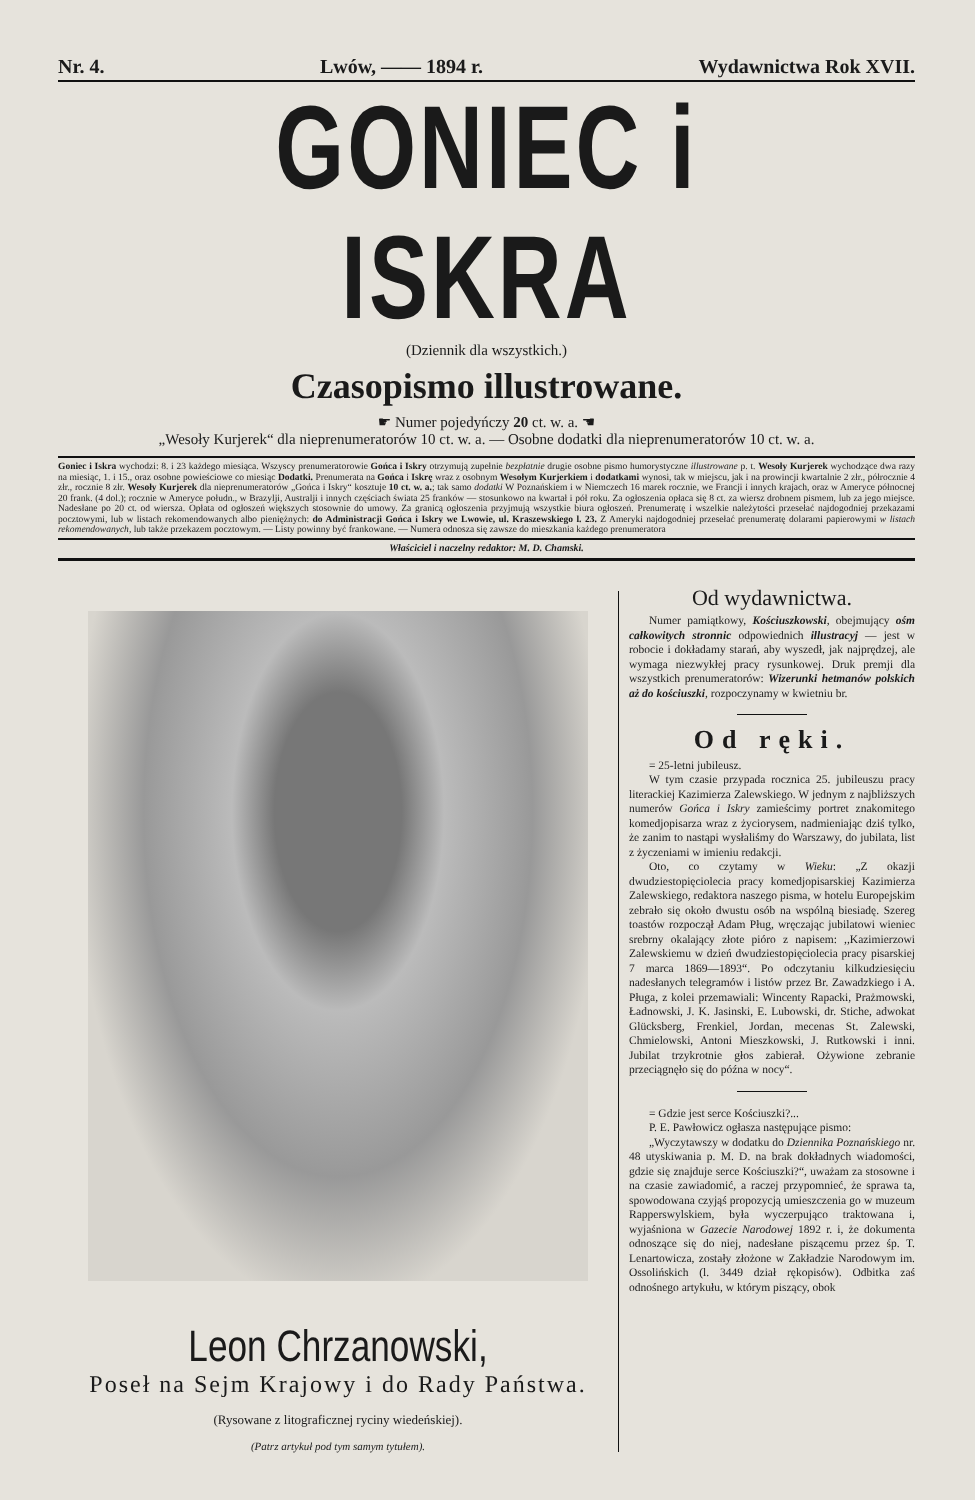Nr. 4. Lwów, —— 1894 r. Wydawnictwa Rok XVII.
GONIEC i ISKRA
(Dziennik dla wszystkich.)
Czasopismo illustrowane.
☛ Numer pojedyńczy 20 ct. w. a. ☚
„Wesoły Kurjerek“ dla nieprenumeratorów 10 ct. w. a. — Osobne dodatki dla nieprenumeratorów 10 ct. w. a.
Goniec i Iskra wychodzi: 8. i 23 każdego miesiąca. Wszyscy prenumeratorowie Gońca i Iskry otrzymują zupełnie bezpłatnie drugie osobne pismo humorystyczne illustrowane p. t. Wesoły Kurjerek wychodzące dwa razy na miesiąc, 1. i 15., oraz osobne powieściowe co miesiąc Dodatki. Prenumerata na Gońca i Iskrę wraz z osobnym Wesołym Kurjerkiem i dodatkami wynosi, tak w miejscu, jak i na prowincji kwartalnie 2 złr., półrocznie 4 złr., rocznie 8 złr. Wesoły Kurjerek dla nieprenumeratorów „Gońca i Iskry“ kosztuje 10 ct. w. a.; tak samo dodatki W Poznańskiem i w Niemczech 16 marek rocznie, we Francji i innych krajach, oraz w Ameryce północnej 20 frank. (4 dol.); rocznie w Ameryce połudn., w Brazylji, Australji i innych częściach świata 25 franków — stosunkowo na kwartał i pół roku. Za ogłoszenia opłaca się 8 ct. za wiersz drobnem pismem, lub za jego miejsce. Nadesłane po 20 ct. od wiersza. Opłata od ogłoszeń większych stosownie do umowy. Za granicą ogłoszenia przyjmują wszystkie biura ogłoszeń. Prenumeratę i wszelkie należytości przesełać najdogodniej przekazami pocztowymi, lub w listach rekomendowanych albo pieniężnych: do Administracji Gońca i Iskry we Lwowie, ul. Kraszewskiego l. 23. Z Ameryki najdogodniej przesełać prenumeratę dolarami papierowymi w listach rekomendowanych, lub także przekazem pocztowym. — Listy powinny być frankowane. — Numera odnosza się zawsze do mieszkania każdego prenumeratora
Właściciel i naczelny redaktor: M. D. Chamski.
Leon Chrzanowski,
Poseł na Sejm Krajowy i do Rady Państwa.
(Rysowane z litograficznej ryciny wiedeńskiej).
(Patrz artykuł pod tym samym tytułem).
Od wydawnictwa.
Numer pamiątkowy, Kościuszkowski, obejmujący ośm całkowitych stronnic odpowiednich illustracyj — jest w robocie i dokładamy starań, aby wyszedł, jak najprędzej, ale wymaga niezwykłej pracy rysunkowej. Druk premji dla wszystkich prenumeratorów: Wizerunki hetmanów polskich aż do kościuszki, rozpoczynamy w kwietniu br.
Od ręki.
= 25-letni jubileusz.
W tym czasie przypada rocznica 25. jubileuszu pracy literackiej Kazimierza Zalewskiego. W jednym z najbliższych numerów Gońca i Iskry zamieścimy portret znakomitego komedjopisarza wraz z życiorysem, nadmieniając dziś tylko, że zanim to nastąpi wysłaliśmy do Warszawy, do jubilata, list z życzeniami w imieniu redakcji.
Oto, co czytamy w Wieku: „Z okazji dwudziestopięciolecia pracy komedjopisarskiej Kazimierza Zalewskiego, redaktora naszego pisma, w hotelu Europejskim zebrało się około dwustu osób na wspólną biesiadę. Szereg toastów rozpoczął Adam Pług, wręczając jubilatowi wieniec srebrny okalający złote pióro z napisem: ,,Kazimierzowi Zalewskiemu w dzień dwudziestopięciolecia pracy pisarskiej 7 marca 1869—1893“. Po odczytaniu kilkudziesięciu nadesłanych telegramów i listów przez Br. Zawadzkiego i A. Pługa, z kolei przemawiali: Wincenty Rapacki, Prażmowski, Ładnowski, J. K. Jasinski, E. Lubowski, dr. Stiche, adwokat Glücksberg, Frenkiel, Jordan, mecenas St. Zalewski, Chmielowski, Antoni Mieszkowski, J. Rutkowski i inni. Jubilat trzykrotnie głos zabierał. Ożywione zebranie przeciągnęło się do późna w nocy“.
= Gdzie jest serce Kościuszki?...
P. E. Pawłowicz ogłasza następujące pismo:
„Wyczytawszy w dodatku do Dziennika Poznańskiego nr. 48 utyskiwania p. M. D. na brak dokładnych wiadomości, gdzie się znajduje serce Kościuszki?“, uważam za stosowne i na czasie zawiadomić, a raczej przypomnieć, że sprawa ta, spowodowana czyjąś propozycją umieszczenia go w muzeum Rapperswylskiem, była wyczerpująco traktowana i, wyjaśniona w Gazecie Narodowej 1892 r. i, że dokumenta odnoszące się do niej, nadesłane piszącemu przez śp. T. Lenartowicza, zostały złożone w Zakładzie Narodowym im. Ossolińskich (l. 3449 dział rękopisów). Odbitka zaś odnośnego artykułu, w którym piszący, obok